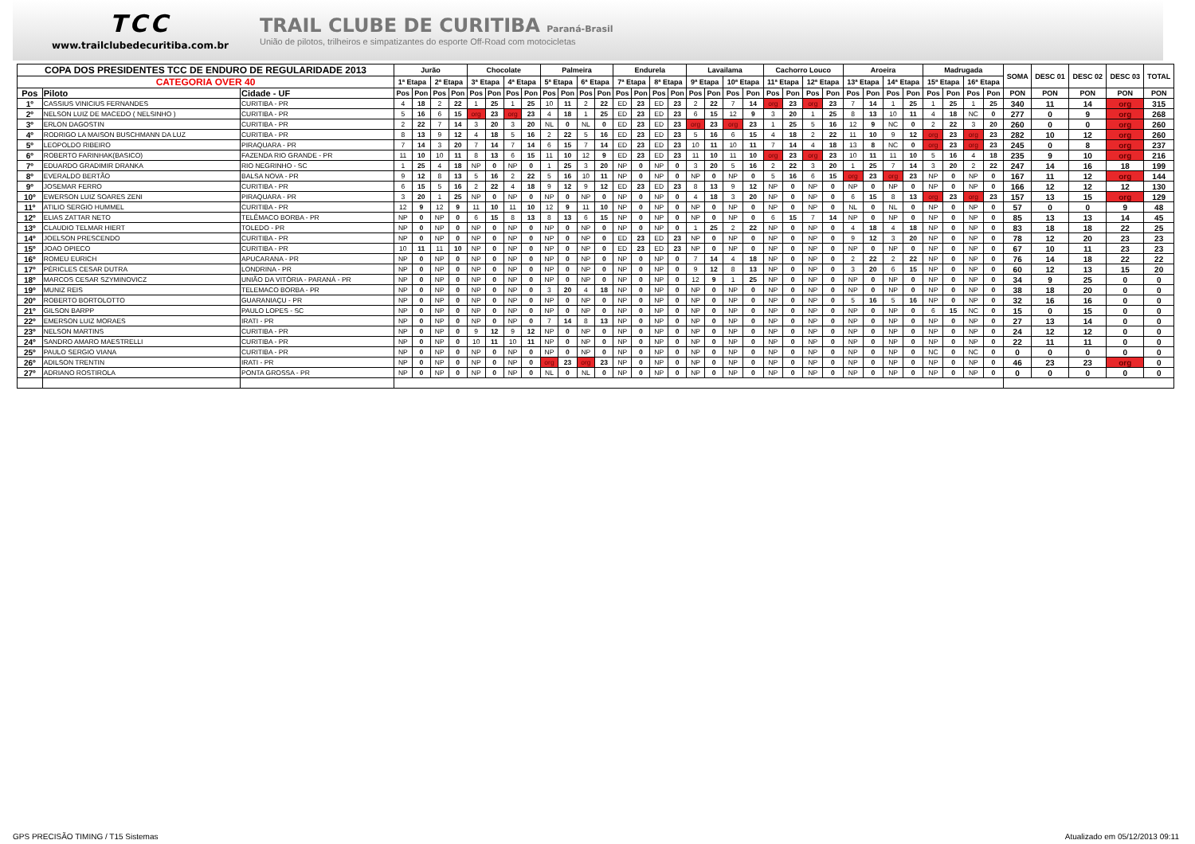TCC
www.trailclubedecuritiba.com.br
TRAIL CLUBE DE CURITIBA Paraná-Brasil
União de pilotos, trilheiros e simpatizantes do esporte Off-Road com motocicletas
| COPA DOS PRESIDENTES TCC DE ENDURO DE REGULARIDADE 2013 | | | Jurão | | | | Chocolate | | | | Palmeira | | | | Endurela | | | | Lavailama | | | | Cachorro Louco | | | | Aroeira | | | | Madrugada | | | | SOMA | DESC 01 | DESC 02 | DESC 03 | TOTAL |
| --- | --- | --- | --- | --- | --- | --- | --- | --- | --- | --- | --- | --- | --- | --- | --- | --- | --- | --- | --- | --- | --- | --- | --- | --- | --- | --- | --- | --- | --- | --- | --- | --- | --- | --- | --- | --- | --- | --- | --- |
| CATEGORIA OVER 40 | | | 1ª Etapa | | 2ª Etapa | | 3ª Etapa | | 4ª Etapa | | 5ª Etapa | | 6ª Etapa | | 7ª Etapa | | 8ª Etapa | | 9ª Etapa | | 10ª Etapa | | 11ª Etapa | | 12ª Etapa | | 13ª Etapa | | 14ª Etapa | | 15ª Etapa | | 16ª Etapa | | | | | | |
| Pos | Piloto | Cidade - UF | Pos | Pon | Pos | Pon | Pos | Pon | Pos | Pon | Pos | Pon | Pos | Pon | Pos | Pon | Pos | Pon | Pos | Pon | Pos | Pon | Pos | Pon | Pos | Pon | Pos | Pon | Pos | Pon | Pos | Pon | Pos | Pon | PON | PON | PON | PON | PON |
| 1º | CASSIUS VINICIUS FERNANDES | CURITIBA - PR | 4 | 18 | 2 | 22 | 1 | 25 | 1 | 25 | 10 | 11 | 2 | 22 | ED | 23 | ED | 23 | 2 | 22 | 7 | 14 | org | 23 | org | 23 | 7 | 14 | 1 | 25 | 1 | 25 | 1 | 25 | 340 | 11 | 14 | org | 315 |
| 2º | NELSON LUIZ DE MACEDO ( NELSINHO ) | CURITIBA - PR | 5 | 16 | 6 | 15 | org | 23 | org | 23 | 4 | 18 | 1 | 25 | ED | 23 | ED | 23 | 6 | 15 | 12 | 9 | 3 | 20 | 1 | 25 | 8 | 13 | 10 | 11 | 4 | 18 | NC | 0 | 277 | 0 | 9 | org | 268 |
| 3º | ERLON DAGOSTIN | CURITIBA - PR | 2 | 22 | 7 | 14 | 3 | 20 | 3 | 20 | NL | 0 | NL | 0 | ED | 23 | ED | 23 | org | 23 | org | 23 | 1 | 25 | 5 | 16 | 12 | 9 | NC | 0 | 2 | 22 | 3 | 20 | 260 | 0 | 0 | org | 260 |
| 4º | RODRIGO LA MAISON BUSCHMANN DA LUZ | CURITIBA - PR | 8 | 13 | 9 | 12 | 4 | 18 | 5 | 16 | 2 | 22 | 5 | 16 | ED | 23 | ED | 23 | 5 | 16 | 6 | 15 | 4 | 18 | 2 | 22 | 11 | 10 | 9 | 12 | org | 23 | org | 23 | 282 | 10 | 12 | org | 260 |
| 5º | LEOPOLDO RIBEIRO | PIRAQUARA - PR | 7 | 14 | 3 | 20 | 7 | 14 | 7 | 14 | 6 | 15 | 7 | 14 | ED | 23 | ED | 23 | 10 | 11 | 10 | 11 | 7 | 14 | 4 | 18 | 13 | 8 | NC | 0 | org | 23 | org | 23 | 245 | 0 | 8 | org | 237 |
| 6º | ROBERTO FARINHAK(BASICO) | FAZENDA RIO GRANDE - PR | 11 | 10 | 10 | 11 | 8 | 13 | 6 | 15 | 11 | 10 | 12 | 9 | ED | 23 | ED | 23 | 11 | 10 | 11 | 10 | org | 23 | org | 23 | 10 | 11 | 11 | 10 | 5 | 16 | 4 | 18 | 235 | 9 | 10 | org | 216 |
| 7º | EDUARDO GRADIMIR DRANKA | RIO NEGRINHO - SC | 1 | 25 | 4 | 18 | NP | 0 | NP | 0 | 1 | 25 | 3 | 20 | NP | 0 | NP | 0 | 3 | 20 | 5 | 16 | 2 | 22 | 3 | 20 | 1 | 25 | 7 | 14 | 3 | 20 | 2 | 22 | 247 | 14 | 16 | 18 | 199 |
| 8º | EVERALDO BERTÃO | BALSA NOVA - PR | 9 | 12 | 8 | 13 | 5 | 16 | 2 | 22 | 5 | 16 | 10 | 11 | NP | 0 | NP | 0 | NP | 0 | NP | 0 | 5 | 16 | 6 | 15 | org | 23 | org | 23 | NP | 0 | NP | 0 | 167 | 11 | 12 | org | 144 |
| 9º | JOSEMAR FERRO | CURITIBA - PR | 6 | 15 | 5 | 16 | 2 | 22 | 4 | 18 | 9 | 12 | 9 | 12 | ED | 23 | ED | 23 | 8 | 13 | 9 | 12 | NP | 0 | NP | 0 | NP | 0 | NP | 0 | NP | 0 | NP | 0 | 166 | 12 | 12 | 12 | 130 |
| 10º | EWERSON LUIZ SOARES ZENI | PIRAQUARA - PR | 3 | 20 | 1 | 25 | NP | 0 | NP | 0 | NP | 0 | NP | 0 | NP | 0 | NP | 0 | 4 | 18 | 3 | 20 | NP | 0 | NP | 0 | 6 | 15 | 8 | 13 | org | 23 | org | 23 | 157 | 13 | 15 | org | 129 |
| 11º | ATILIO SERGIO HUMMEL | CURITIBA - PR | 12 | 9 | 12 | 9 | 11 | 10 | 11 | 10 | 12 | 9 | 11 | 10 | NP | 0 | NP | 0 | NP | 0 | NP | 0 | NP | 0 | NP | 0 | NL | 0 | NL | 0 | NP | 0 | NP | 0 | 57 | 0 | 0 | 9 | 48 |
| 12º | ELIAS ZATTAR NETO | TELÊMACO BORBA - PR | NP | 0 | NP | 0 | 6 | 15 | 8 | 13 | 8 | 13 | 6 | 15 | NP | 0 | NP | 0 | NP | 0 | NP | 0 | 6 | 15 | 7 | 14 | NP | 0 | NP | 0 | NP | 0 | NP | 0 | 85 | 13 | 13 | 14 | 45 |
| 13º | CLAUDIO TELMAR HIERT | TOLEDO - PR | NP | 0 | NP | 0 | NP | 0 | NP | 0 | NP | 0 | NP | 0 | NP | 0 | NP | 0 | 1 | 25 | 2 | 22 | NP | 0 | NP | 0 | 4 | 18 | 4 | 18 | NP | 0 | NP | 0 | 83 | 18 | 18 | 22 | 25 |
| 14º | JOELSON PRESCENDO | CURITIBA - PR | NP | 0 | NP | 0 | NP | 0 | NP | 0 | NP | 0 | NP | 0 | ED | 23 | ED | 23 | NP | 0 | NP | 0 | NP | 0 | NP | 0 | 9 | 12 | 3 | 20 | NP | 0 | NP | 0 | 78 | 12 | 20 | 23 | 23 |
| 15º | JOAO OPIECO | CURITIBA - PR | 10 | 11 | 11 | 10 | NP | 0 | NP | 0 | NP | 0 | NP | 0 | ED | 23 | ED | 23 | NP | 0 | NP | 0 | NP | 0 | NP | 0 | NP | 0 | NP | 0 | NP | 0 | NP | 0 | 67 | 10 | 11 | 23 | 23 |
| 16º | ROMEU EURICH | APUCARANA - PR | NP | 0 | NP | 0 | NP | 0 | NP | 0 | NP | 0 | NP | 0 | NP | 0 | NP | 0 | 7 | 14 | 4 | 18 | NP | 0 | NP | 0 | 2 | 22 | 2 | 22 | NP | 0 | NP | 0 | 76 | 14 | 18 | 22 | 22 |
| 17º | PÉRICLES CESAR DUTRA | LONDRINA - PR | NP | 0 | NP | 0 | NP | 0 | NP | 0 | NP | 0 | NP | 0 | NP | 0 | NP | 0 | 9 | 12 | 8 | 13 | NP | 0 | NP | 0 | 3 | 20 | 6 | 15 | NP | 0 | NP | 0 | 60 | 12 | 13 | 15 | 20 |
| 18º | MARCOS CESAR SZYMINOVICZ | UNIÃO DA VITÓRIA - PARANÁ - PR | NP | 0 | NP | 0 | NP | 0 | NP | 0 | NP | 0 | NP | 0 | NP | 0 | NP | 0 | 12 | 9 | 1 | 25 | NP | 0 | NP | 0 | NP | 0 | NP | 0 | NP | 0 | NP | 0 | 34 | 9 | 25 | 0 | 0 |
| 19º | MUNIZ REIS | TELEMACO BORBA - PR | NP | 0 | NP | 0 | NP | 0 | NP | 0 | 3 | 20 | 4 | 18 | NP | 0 | NP | 0 | NP | 0 | NP | 0 | NP | 0 | NP | 0 | NP | 0 | NP | 0 | NP | 0 | NP | 0 | 38 | 18 | 20 | 0 | 0 |
| 20º | ROBERTO BORTOLOTTO | GUARANIAÇU - PR | NP | 0 | NP | 0 | NP | 0 | NP | 0 | NP | 0 | NP | 0 | NP | 0 | NP | 0 | NP | 0 | NP | 0 | NP | 0 | NP | 0 | 5 | 16 | 5 | 16 | NP | 0 | NP | 0 | 32 | 16 | 16 | 0 | 0 |
| 21º | GILSON BARPP | PAULO LOPES - SC | NP | 0 | NP | 0 | NP | 0 | NP | 0 | NP | 0 | NP | 0 | NP | 0 | NP | 0 | NP | 0 | NP | 0 | NP | 0 | NP | 0 | NP | 0 | NP | 0 | 6 | 15 | NC | 0 | 15 | 0 | 15 | 0 | 0 |
| 22º | EMERSON LUIZ MORAES | IRATI - PR | NP | 0 | NP | 0 | NP | 0 | NP | 0 | 7 | 14 | 8 | 13 | NP | 0 | NP | 0 | NP | 0 | NP | 0 | NP | 0 | NP | 0 | NP | 0 | NP | 0 | NP | 0 | NP | 0 | 27 | 13 | 14 | 0 | 0 |
| 23º | NELSON MARTINS | CURITIBA - PR | NP | 0 | NP | 0 | 9 | 12 | 9 | 12 | NP | 0 | NP | 0 | NP | 0 | NP | 0 | NP | 0 | NP | 0 | NP | 0 | NP | 0 | NP | 0 | NP | 0 | NP | 0 | NP | 0 | 24 | 12 | 12 | 0 | 0 |
| 24º | SANDRO AMARO MAESTRELLI | CURITIBA - PR | NP | 0 | NP | 0 | 10 | 11 | 10 | 11 | NP | 0 | NP | 0 | NP | 0 | NP | 0 | NP | 0 | NP | 0 | NP | 0 | NP | 0 | NP | 0 | NP | 0 | NP | 0 | NP | 0 | 22 | 11 | 11 | 0 | 0 |
| 25º | PAULO SERGIO VIANA | CURITIBA - PR | NP | 0 | NP | 0 | NP | 0 | NP | 0 | NP | 0 | NP | 0 | NP | 0 | NP | 0 | NP | 0 | NP | 0 | NP | 0 | NP | 0 | NP | 0 | NP | 0 | NC | 0 | NC | 0 | 0 | 0 | 0 | 0 | 0 |
| 26º | ADILSON TRENTIN | IRATI - PR | NP | 0 | NP | 0 | NP | 0 | NP | 0 | org | 23 | org | 23 | NP | 0 | NP | 0 | NP | 0 | NP | 0 | NP | 0 | NP | 0 | NP | 0 | NP | 0 | NP | 0 | NP | 0 | 46 | 23 | 23 | org | 0 |
| 27º | ADRIANO ROSTIROLA | PONTA GROSSA - PR | NP | 0 | NP | 0 | NP | 0 | NP | 0 | NL | 0 | NL | 0 | NP | 0 | NP | 0 | NP | 0 | NP | 0 | NP | 0 | NP | 0 | NP | 0 | NP | 0 | NP | 0 | NP | 0 | 0 | 0 | 0 | 0 | 0 |
GPS PRECISÃO TIMING / T15 Sistemas Atualizado em 05/12/2013 09:11